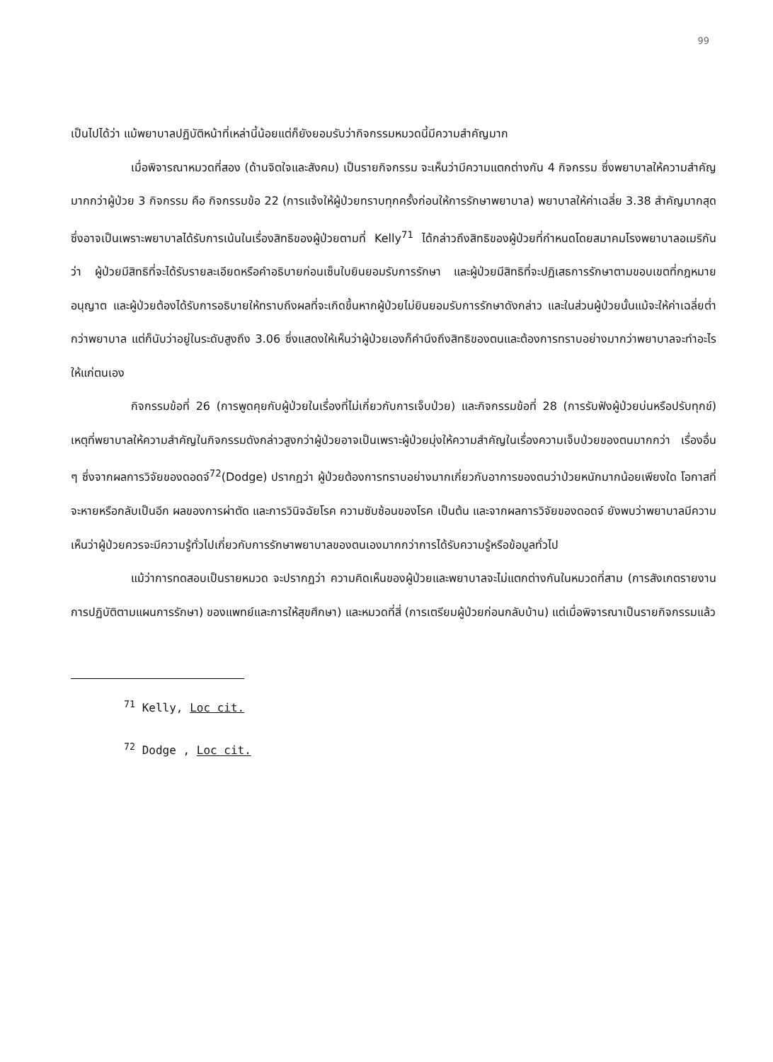99
เป็นไปได้ว่า แม้พยาบาลปฏิบัติหน้าที่เหล่านี้น้อยแต่ก็ยังยอมรับว่ากิจกรรมหมวดนี้มีความสำคัญมาก
เมื่อพิจารณาหมวดที่สอง (ด้านจิตใจและสังคม) เป็นรายกิจกรรม จะเห็นว่ามีความแตกต่างกัน 4 กิจกรรม ซึ่งพยาบาลให้ความสำคัญมากกว่าผู้ป่วย 3 กิจกรรม คือ กิจกรรมข้อ 22 (การแจ้งให้ผู้ป่วยทราบทุกครั้งก่อนให้การรักษาพยาบาล) พยาบาลให้ค่าเฉลี่ย 3.38 สำคัญมากสุด ซึ่งอาจเป็นเพราะพยาบาลได้รับการเน้นในเรื่องสิทธิของผู้ป่วยตามที่ Kelly<sup>71</sup> ได้กล่าวถึงสิทธิของผู้ป่วยที่กำหนดโดยสมาคมโรงพยาบาลอเมริกันว่า ผู้ป่วยมีสิทธิที่จะได้รับรายละเอียดหรือคำอธิบายก่อนเซ็นใบยินยอมรับการรักษา และผู้ป่วยมีสิทธิที่จะปฏิเสธการรักษาตามขอบเขตที่กฎหมายอนุญาต และผู้ป่วยต้องได้รับการอธิบายให้ทราบถึงผลที่จะเกิดขึ้นหากผู้ป่วยไม่ยินยอมรับการรักษาดังกล่าว และในส่วนผู้ป่วยนั้นแม้จะให้ค่าเฉลี่ยต่ำกว่าพยาบาล แต่ก็นับว่าอยู่ในระดับสูงถึง 3.06 ซึ่งแสดงให้เห็นว่าผู้ป่วยเองก็คำนึงถึงสิทธิของตนและต้องการทราบอย่างมากว่าพยาบาลจะทำอะไรให้แก่ตนเอง
กิจกรรมข้อที่ 26 (การพูดคุยกับผู้ป่วยในเรื่องที่ไม่เกี่ยวกับการเจ็บป่วย) และกิจกรรมข้อที่ 28 (การรับฟังผู้ป่วยบ่นหรือปรับทุกข์) เหตุที่พยาบาลให้ความสำคัญในกิจกรรมดังกล่าวสูงกว่าผู้ป่วยอาจเป็นเพราะผู้ป่วยมุ่งให้ความสำคัญในเรื่องความเจ็บป่วยของตนมากกว่า เรื่องอื่น ๆ ซึ่งจากผลการวิจัยของดอดจ์<sup>72</sup>(Dodge) ปรากฏว่า ผู้ป่วยต้องการทราบอย่างมากเกี่ยวกับอาการของตนว่าป่วยหนักมากน้อยเพียงใด โอกาสที่จะหายหรือกลับเป็นอีก ผลของการผ่าตัด และการวินิจฉัยโรค ความซับซ้อนของโรค เป็นต้น และจากผลการวิจัยของดอดจ์ ยังพบว่าพยาบาลมีความเห็นว่าผู้ป่วยควรจะมีความรู้ทั่วไปเกี่ยวกับการรักษาพยาบาลของตนเองมากกว่าการได้รับความรู้หรือข้อมูลทั่วไป
แม้ว่าการทดสอบเป็นรายหมวด จะปรากฏว่า ความคิดเห็นของผู้ป่วยและพยาบาลจะไม่แตกต่างกันในหมวดที่สาม (การสังเกตรายงาน การปฏิบัติตามแผนการรักษา) ของแพทย์และการให้สุขศึกษา) และหมวดที่สี่ (การเตรียมผู้ป่วยก่อนกลับบ้าน) แต่เมื่อพิจารณาเป็นรายกิจกรรมแล้ว
<sup>71</sup> Kelly, Loc cit.
<sup>72</sup> Dodge , Loc cit.